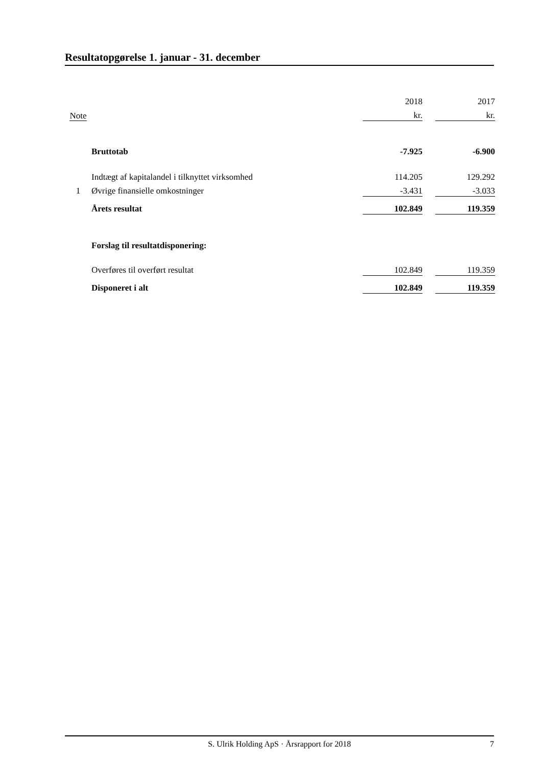Resultatopgørelse 1. januar - 31. december
| | | 2018 | | 2017 |
| --- | --- | --- | --- | --- |
| Note | | kr. | | kr. |
| | Bruttotab | -7.925 | | -6.900 |
| | Indtægt af kapitalandel i tilknyttet virksomhed | 114.205 | | 129.292 |
| 1 | Øvrige finansielle omkostninger | -3.431 | | -3.033 |
| | Årets resultat | 102.849 | | 119.359 |
| | Forslag til resultatdisponering: | | | |
| | Overføres til overført resultat | 102.849 | | 119.359 |
| | Disponeret i alt | 102.849 | | 119.359 |
S. Ulrik Holding ApS · Årsrapport for 2018 7